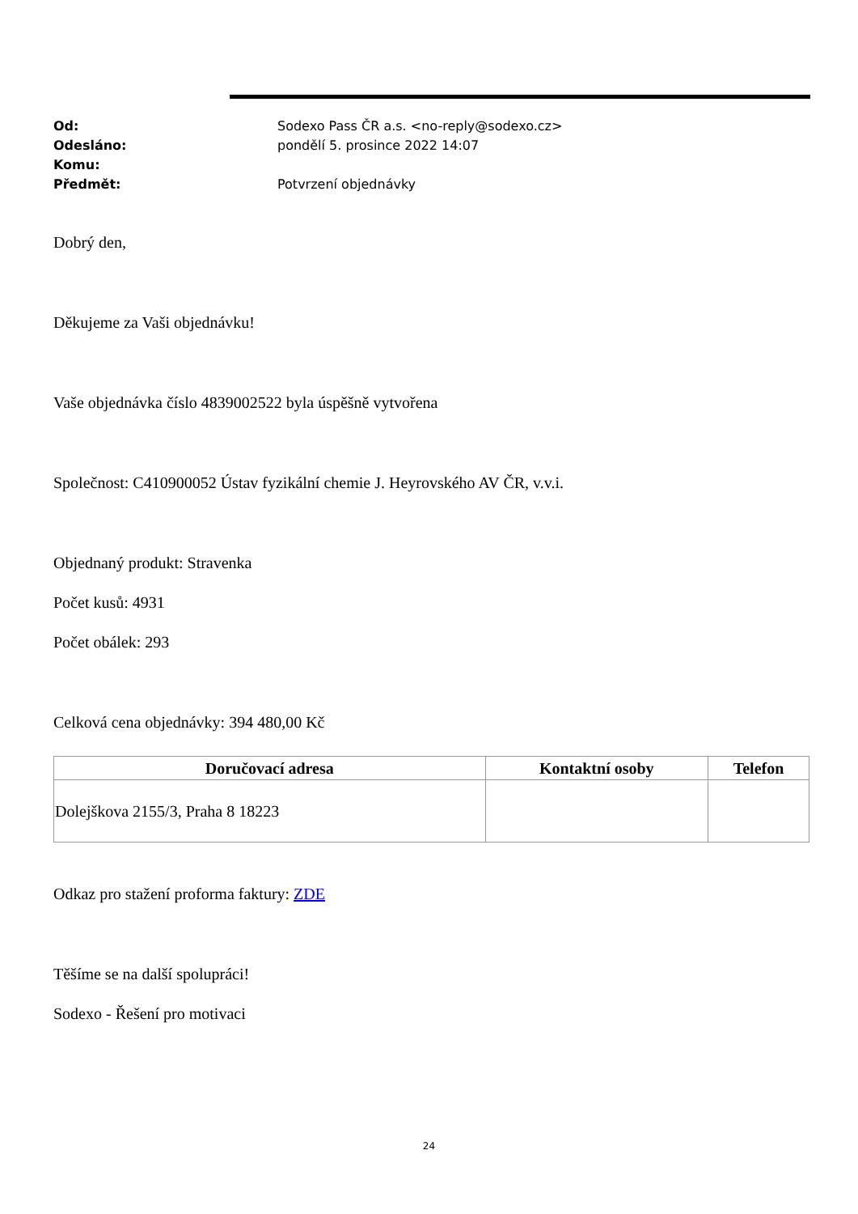Od: Sodexo Pass ČR a.s. <no-reply@sodexo.cz>
Odesláno: pondělí 5. prosince 2022 14:07
Komu:
Předmět: Potvrzení objednávky
Dobrý den,
Děkujeme za Vaši objednávku!
Vaše objednávka číslo 4839002522 byla úspěšně vytvořena
Společnost: C410900052 Ústav fyzikální chemie J. Heyrovského AV ČR, v.v.i.
Objednaný produkt: Stravenka
Počet kusů: 4931
Počet obálek: 293
Celková cena objednávky: 394 480,00 Kč
| Doručovací adresa | Kontaktní osoby | Telefon |
| --- | --- | --- |
| Dolejškova 2155/3, Praha 8 18223 | | |
Odkaz pro stažení proforma faktury: ZDE
Těšíme se na další spolupráci!
Sodexo - Řešení pro motivaci
24